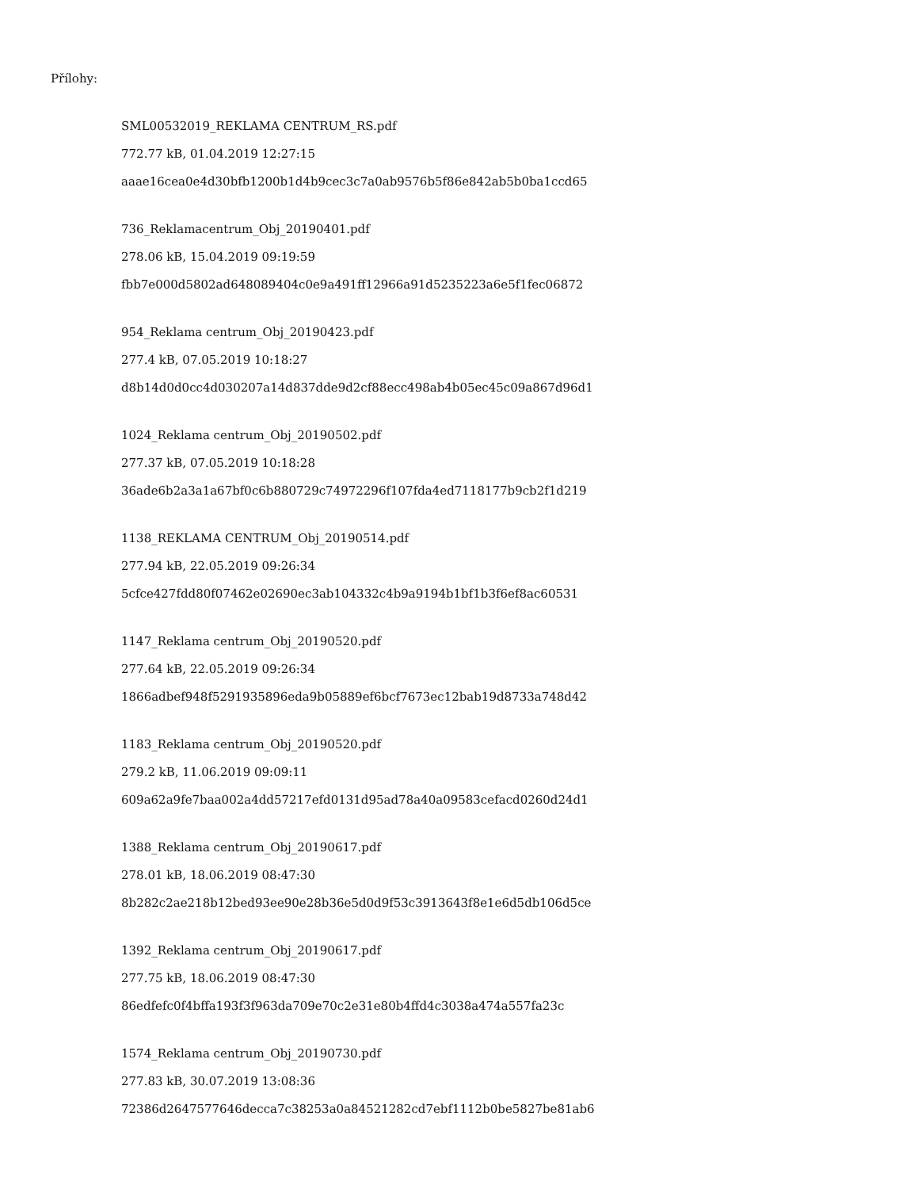Přílohy:
SML00532019_REKLAMA CENTRUM_RS.pdf
772.77 kB, 01.04.2019 12:27:15
aaae16cea0e4d30bfb1200b1d4b9cec3c7a0ab9576b5f86e842ab5b0ba1ccd65
736_Reklamacentrum_Obj_20190401.pdf
278.06 kB, 15.04.2019 09:19:59
fbb7e000d5802ad648089404c0e9a491ff12966a91d5235223a6e5f1fec06872
954_Reklama centrum_Obj_20190423.pdf
277.4 kB, 07.05.2019 10:18:27
d8b14d0d0cc4d030207a14d837dde9d2cf88ecc498ab4b05ec45c09a867d96d1
1024_Reklama centrum_Obj_20190502.pdf
277.37 kB, 07.05.2019 10:18:28
36ade6b2a3a1a67bf0c6b880729c74972296f107fda4ed7118177b9cb2f1d219
1138_REKLAMA CENTRUM_Obj_20190514.pdf
277.94 kB, 22.05.2019 09:26:34
5cfce427fdd80f07462e02690ec3ab104332c4b9a9194b1bf1b3f6ef8ac60531
1147_Reklama centrum_Obj_20190520.pdf
277.64 kB, 22.05.2019 09:26:34
1866adbef948f5291935896eda9b05889ef6bcf7673ec12bab19d8733a748d42
1183_Reklama centrum_Obj_20190520.pdf
279.2 kB, 11.06.2019 09:09:11
609a62a9fe7baa002a4dd57217efd0131d95ad78a40a09583cefacd0260d24d1
1388_Reklama centrum_Obj_20190617.pdf
278.01 kB, 18.06.2019 08:47:30
8b282c2ae218b12bed93ee90e28b36e5d0d9f53c3913643f8e1e6d5db106d5ce
1392_Reklama centrum_Obj_20190617.pdf
277.75 kB, 18.06.2019 08:47:30
86edfefc0f4bffa193f3f963da709e70c2e31e80b4ffd4c3038a474a557fa23c
1574_Reklama centrum_Obj_20190730.pdf
277.83 kB, 30.07.2019 13:08:36
72386d2647577646decca7c38253a0a84521282cd7ebf1112b0be5827be81ab6